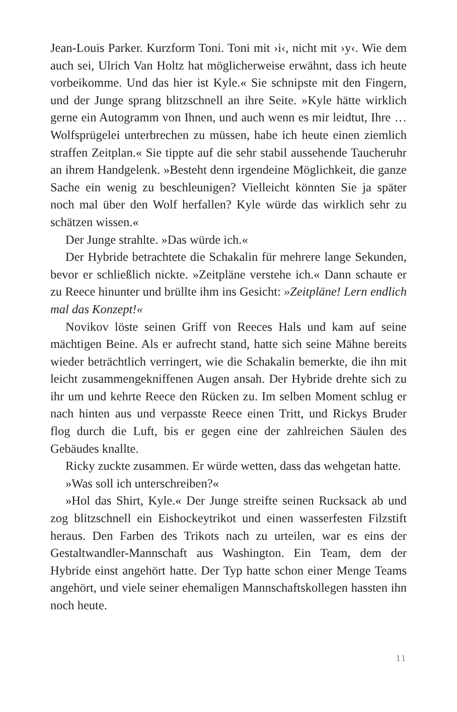Jean-Louis Parker. Kurzform Toni. Toni mit ›i‹, nicht mit ›y‹. Wie dem auch sei, Ulrich Van Holtz hat möglicherweise erwähnt, dass ich heute vorbeikomme. Und das hier ist Kyle.« Sie schnipste mit den Fingern, und der Junge sprang blitzschnell an ihre Seite. »Kyle hätte wirklich gerne ein Autogramm von Ihnen, und auch wenn es mir leidtut, Ihre … Wolfsprügelei unterbrechen zu müssen, habe ich heute einen ziemlich straffen Zeitplan.« Sie tippte auf die sehr stabil aussehende Taucheruhr an ihrem Handgelenk. »Besteht denn irgendeine Möglichkeit, die ganze Sache ein wenig zu beschleunigen? Vielleicht könnten Sie ja später noch mal über den Wolf herfallen? Kyle würde das wirklich sehr zu schätzen wissen.«
Der Junge strahlte. »Das würde ich.«
Der Hybride betrachtete die Schakalin für mehrere lange Sekunden, bevor er schließlich nickte. »Zeitpläne verstehe ich.« Dann schaute er zu Reece hinunter und brüllte ihm ins Gesicht: »Zeitpläne! Lern endlich mal das Konzept!«
Novikov löste seinen Griff von Reeces Hals und kam auf seine mächtigen Beine. Als er aufrecht stand, hatte sich seine Mähne bereits wieder beträchtlich verringert, wie die Schakalin bemerkte, die ihn mit leicht zusammengekniffenen Augen ansah. Der Hybride drehte sich zu ihr um und kehrte Reece den Rücken zu. Im selben Moment schlug er nach hinten aus und verpasste Reece einen Tritt, und Rickys Bruder flog durch die Luft, bis er gegen eine der zahlreichen Säulen des Gebäudes knallte.
Ricky zuckte zusammen. Er würde wetten, dass das wehgetan hatte.
»Was soll ich unterschreiben?«
»Hol das Shirt, Kyle.« Der Junge streifte seinen Rucksack ab und zog blitzschnell ein Eishockeytrikot und einen wasserfesten Filzstift heraus. Den Farben des Trikots nach zu urteilen, war es eins der Gestaltwandler-Mannschaft aus Washington. Ein Team, dem der Hybride einst angehört hatte. Der Typ hatte schon einer Menge Teams angehört, und viele seiner ehemaligen Mannschaftskollegen hassten ihn noch heute.
11